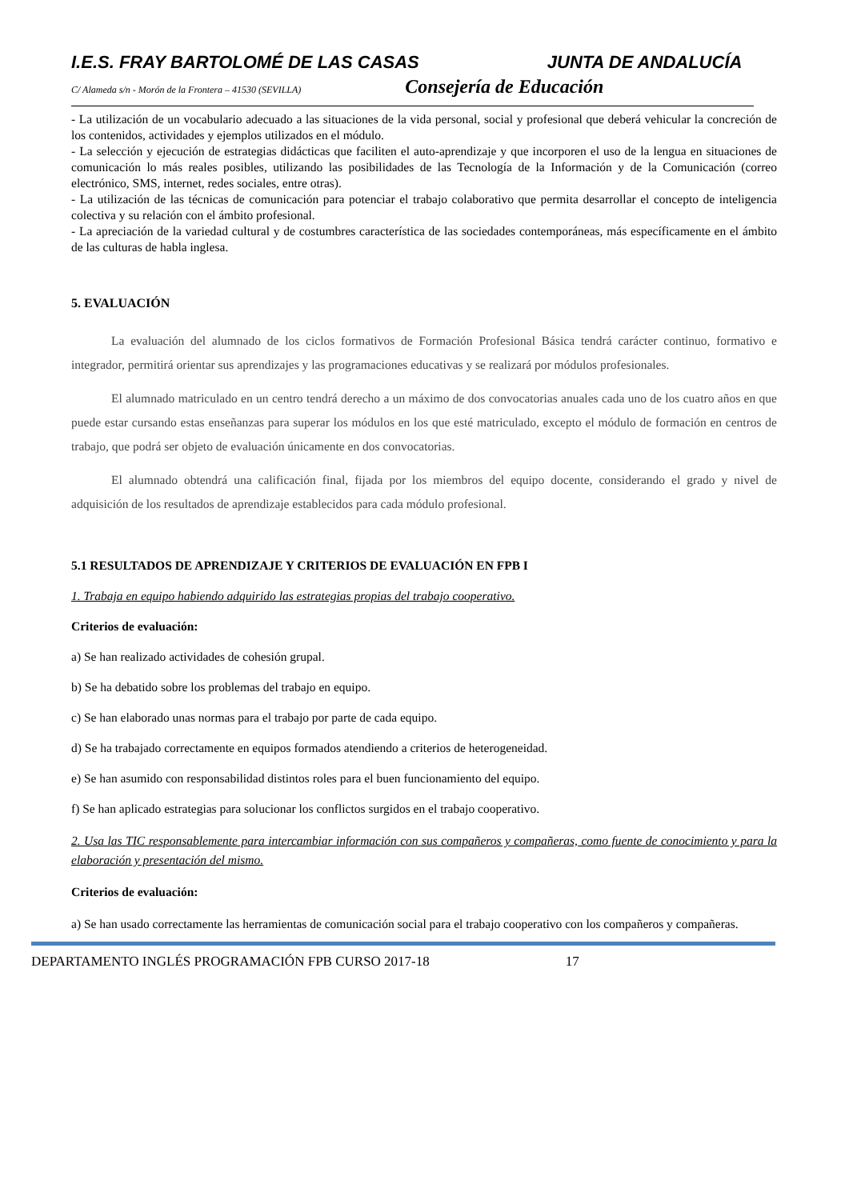I.E.S. FRAY BARTOLOMÉ DE LAS CASAS JUNTA DE ANDALUCÍA
C/ Alameda s/n - Morón de la Frontera – 41530 (SEVILLA) Consejería de Educación
- La utilización de un vocabulario adecuado a las situaciones de la vida personal, social y profesional que deberá vehicular la concreción de los contenidos, actividades y ejemplos utilizados en el módulo.
- La selección y ejecución de estrategias didácticas que faciliten el auto-aprendizaje y que incorporen el uso de la lengua en situaciones de comunicación lo más reales posibles, utilizando las posibilidades de las Tecnología de la Información y de la Comunicación (correo electrónico, SMS, internet, redes sociales, entre otras).
- La utilización de las técnicas de comunicación para potenciar el trabajo colaborativo que permita desarrollar el concepto de inteligencia colectiva y su relación con el ámbito profesional.
- La apreciación de la variedad cultural y de costumbres característica de las sociedades contemporáneas, más específicamente en el ámbito de las culturas de habla inglesa.
5. EVALUACIÓN
La evaluación del alumnado de los ciclos formativos de Formación Profesional Básica tendrá carácter continuo, formativo e integrador, permitirá orientar sus aprendizajes y las programaciones educativas y se realizará por módulos profesionales.
El alumnado matriculado en un centro tendrá derecho a un máximo de dos convocatorias anuales cada uno de los cuatro años en que puede estar cursando estas enseñanzas para superar los módulos en los que esté matriculado, excepto el módulo de formación en centros de trabajo, que podrá ser objeto de evaluación únicamente en dos convocatorias.
El alumnado obtendrá una calificación final, fijada por los miembros del equipo docente, considerando el grado y nivel de adquisición de los resultados de aprendizaje establecidos para cada módulo profesional.
5.1 RESULTADOS DE APRENDIZAJE Y CRITERIOS DE EVALUACIÓN EN FPB I
1. Trabaja en equipo habiendo adquirido las estrategias propias del trabajo cooperativo.
Criterios de evaluación:
a) Se han realizado actividades de cohesión grupal.
b) Se ha debatido sobre los problemas del trabajo en equipo.
c) Se han elaborado unas normas para el trabajo por parte de cada equipo.
d) Se ha trabajado correctamente en equipos formados atendiendo a criterios de heterogeneidad.
e) Se han asumido con responsabilidad distintos roles para el buen funcionamiento del equipo.
f) Se han aplicado estrategias para solucionar los conflictos surgidos en el trabajo cooperativo.
2. Usa las TIC responsablemente para intercambiar información con sus compañeros y compañeras, como fuente de conocimiento y para la elaboración y presentación del mismo.
Criterios de evaluación:
a) Se han usado correctamente las herramientas de comunicación social para el trabajo cooperativo con los compañeros y compañeras.
DEPARTAMENTO INGLÉS PROGRAMACIÓN FPB CURSO 2017-18 17